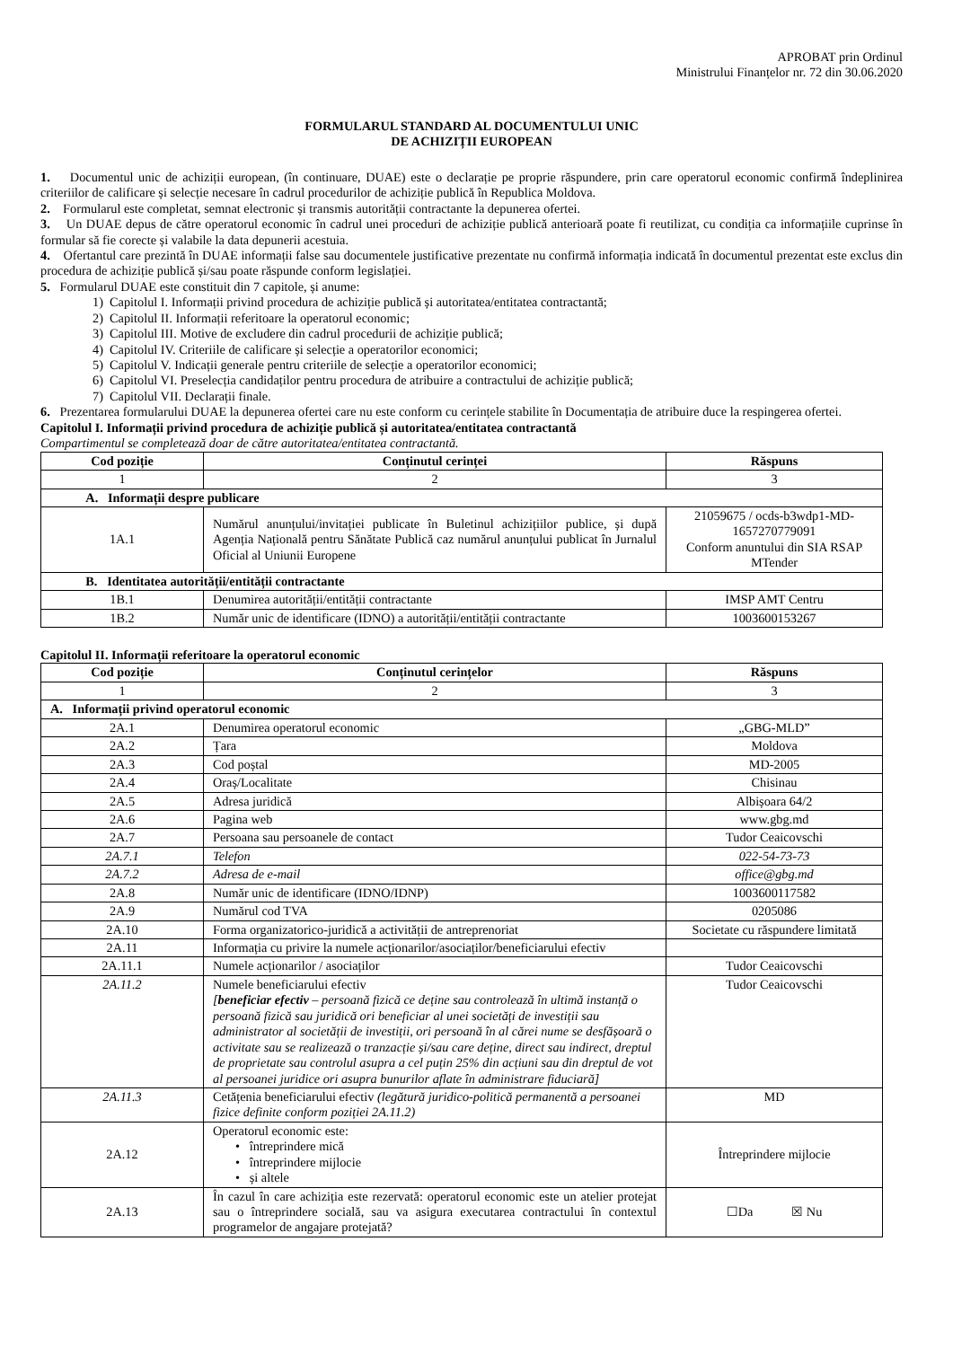APROBAT prin Ordinul
Ministrului Finanțelor nr. 72 din 30.06.2020
FORMULARUL STANDARD AL DOCUMENTULUI UNIC
DE ACHIZIȚII EUROPEAN
1. Documentul unic de achiziții european, (în continuare, DUAE) este o declarație pe proprie răspundere, prin care operatorul economic confirmă îndeplinirea criteriilor de calificare și selecție necesare în cadrul procedurilor de achiziție publică în Republica Moldova.
2. Formularul este completat, semnat electronic și transmis autorității contractante la depunerea ofertei.
3. Un DUAE depus de către operatorul economic în cadrul unei proceduri de achiziție publică anterioară poate fi reutilizat, cu condiția ca informațiile cuprinse în formular să fie corecte și valabile la data depunerii acestuia.
4. Ofertantul care prezintă în DUAE informații false sau documentele justificative prezentate nu confirmă informația indicată în documentul prezentat este exclus din procedura de achiziție publică și/sau poate răspunde conform legislației.
5. Formularul DUAE este constituit din 7 capitole, și anume:
1) Capitolul I. Informații privind procedura de achiziție publică și autoritatea/entitatea contractantă;
2) Capitolul II. Informații referitoare la operatorul economic;
3) Capitolul III. Motive de excludere din cadrul procedurii de achiziție publică;
4) Capitolul IV. Criteriile de calificare și selecție a operatorilor economici;
5) Capitolul V. Indicații generale pentru criteriile de selecție a operatorilor economici;
6) Capitolul VI. Preselecția candidaților pentru procedura de atribuire a contractului de achiziție publică;
7) Capitolul VII. Declarații finale.
6. Prezentarea formularului DUAE la depunerea ofertei care nu este conform cu cerințele stabilite în Documentația de atribuire duce la respingerea ofertei.
Capitolul I. Informații privind procedura de achiziție publică și autoritatea/entitatea contractantă
Compartimentul se completează doar de către autoritatea/entitatea contractantă.
| Cod poziție | Conținutul cerinței | Răspuns |
| --- | --- | --- |
| 1 | 2 | 3 |
| A. Informații despre publicare | | |
| 1A.1 | Numărul anunțului/invitației publicate în Buletinul achizițiilor publice, și după Agenția Națională pentru Sănătate Publică caz numărul anunțului publicat în Jurnalul Oficial al Uniunii Europene | 21059675 / ocds-b3wdp1-MD-1657270779091 Conform anuntului din SIA RSAP MTender |
| B. Identitatea autorității/entității contractante | | |
| 1B.1 | Denumirea autorității/entității contractante | IMSP AMT Centru |
| 1B.2 | Număr unic de identificare (IDNO) a autorității/entității contractante | 1003600153267 |
Capitolul II. Informații referitoare la operatorul economic
| Cod poziție | Conținutul cerințelor | Răspuns |
| --- | --- | --- |
| 1 | 2 | 3 |
| A. Informații privind operatorul economic | | |
| 2A.1 | Denumirea operatorul economic | „GBG-MLD” |
| 2A.2 | Țara | Moldova |
| 2A.3 | Cod poștal | MD-2005 |
| 2A.4 | Oraș/Localitate | Chisinau |
| 2A.5 | Adresa juridică | Albișoara 64/2 |
| 2A.6 | Pagina web | www.gbg.md |
| 2A.7 | Persoana sau persoanele de contact | Tudor Ceaicovschi |
| 2A.7.1 | Telefon | 022-54-73-73 |
| 2A.7.2 | Adresa de e-mail | office@gbg.md |
| 2A.8 | Număr unic de identificare (IDNO/IDNP) | 1003600117582 |
| 2A.9 | Numărul cod TVA | 0205086 |
| 2A.10 | Forma organizatorico-juridică a activității de antreprenoriat | Societate cu răspundere limitată |
| 2A.11 | Informația cu privire la numele acționarilor/asociaților/beneficiarului efectiv | |
| 2A.11.1 | Numele acționarilor / asociaților | Tudor Ceaicovschi |
| 2A.11.2 | Numele beneficiarului efectiv [ beneficiar efectiv – persoană fizică ce deține sau controlează în ultimă instanță o persoană fizică sau juridică ori beneficiar al unei societăți de investiții sau administrator al societății de investiții, ori persoană în al cărei nume se desfășoară o activitate sau se realizează o tranzacție și/sau care deține, direct sau indirect, dreptul de proprietate sau controlul asupra a cel puțin 25% din acțiuni sau din dreptul de vot al persoanei juridice ori asupra bunurilor aflate în administrare fiduciară] | Tudor Ceaicovschi |
| 2A.11.3 | Cetățenia beneficiarului efectiv (legătură juridico-politică permanentă a persoanei fizice definite conform poziției 2A.11.2) | MD |
| 2A.12 | Operatorul economic este: • întreprindere mică • întreprindere mijlocie • și altele | Întreprindere mijlocie |
| 2A.13 | În cazul în care achiziția este rezervată: operatorul economic este un atelier protejat sau o întreprindere socială, sau va asigura executarea contractului în contextul programelor de angajare protejată? | ☐Da ☒ Nu |